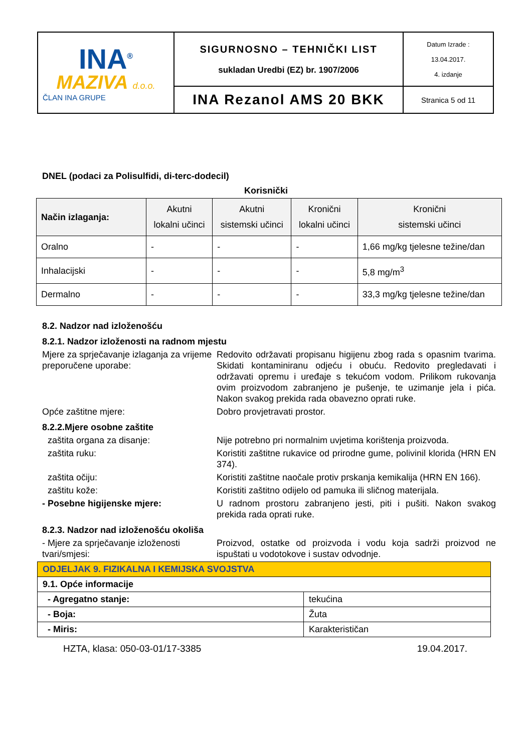| INA<sup>®</sup> MAZIVA d.o.o. ČLAN INA GRUPE | SIGURNOSNO – TEHNIČKI LIST sukladan Uredbi (EZ) br. 1907/2006 | Datum Izrade : 13.04.2017. 4. izdanje |
| | INA Rezanol AMS 20 BKK | Stranica 5 od 11 |
DNEL (podaci za Polisulfidi, di-terc-dodecil)
Korisnički
| Način izlaganja: | Akutni lokalni učinci | Akutni sistemski učinci | Kronični lokalni učinci | Kronični sistemski učinci |
| --- | --- | --- | --- | --- |
| Oralno | - | - | - | 1,66 mg/kg tjelesne težine/dan |
| Inhalacijski | - | - | - | 5,8 mg/m<sup>3</sup> |
| Dermalno | - | - | - | 33,3 mg/kg tjelesne težine/dan |
8.2. Nadzor nad izloženošću
8.2.1. Nadzor izloženosti na radnom mjestu
Mjere za sprječavanje izlaganja za vrijeme preporučene uporabe:
Redovito održavati propisanu higijenu zbog rada s opasnim tvarima. Skidati kontaminiranu odjeću i obuću. Redovito pregledavati i održavati opremu i uređaje s tekućom vodom. Prilikom rukovanja ovim proizvodom zabranjeno je pušenje, te uzimanje jela i pića. Nakon svakog prekida rada obavezno oprati ruke.
Opće zaštitne mjere: Dobro provjetravati prostor.
8.2.2.Mjere osobne zaštite
zaštita organa za disanje: Nije potrebno pri normalnim uvjetima korištenja proizvoda.
zaštita ruku: Koristiti zaštitne rukavice od prirodne gume, polivinil klorida (HRN EN 374).
zaštita očiju: Koristiti zaštitne naočale protiv prskanja kemikalija (HRN EN 166).
zaštitu kože: Koristiti zaštitno odijelo od pamuka ili sličnog materijala.
- Posebne higijenske mjere: U radnom prostoru zabranjeno jesti, piti i pušiti. Nakon svakog prekida rada oprati ruke.
8.2.3. Nadzor nad izloženošću okoliša
- Mjere za sprječavanje izloženosti tvari/smjesi:
Proizvod, ostatke od proizvoda i vodu koja sadrži proizvod ne ispuštati u vodotokove i sustav odvodnje.
| ODJELJAK 9. FIZIKALNA I KEMIJSKA SVOJSTVA | |
| 9.1. Opće informacije | |
| - Agregatno stanje: | tekućina |
| - Boja: | Žuta |
| - Miris: | Karakterističan |
HZTA, klasa: 050-03-01/17-3385 19.04.2017.